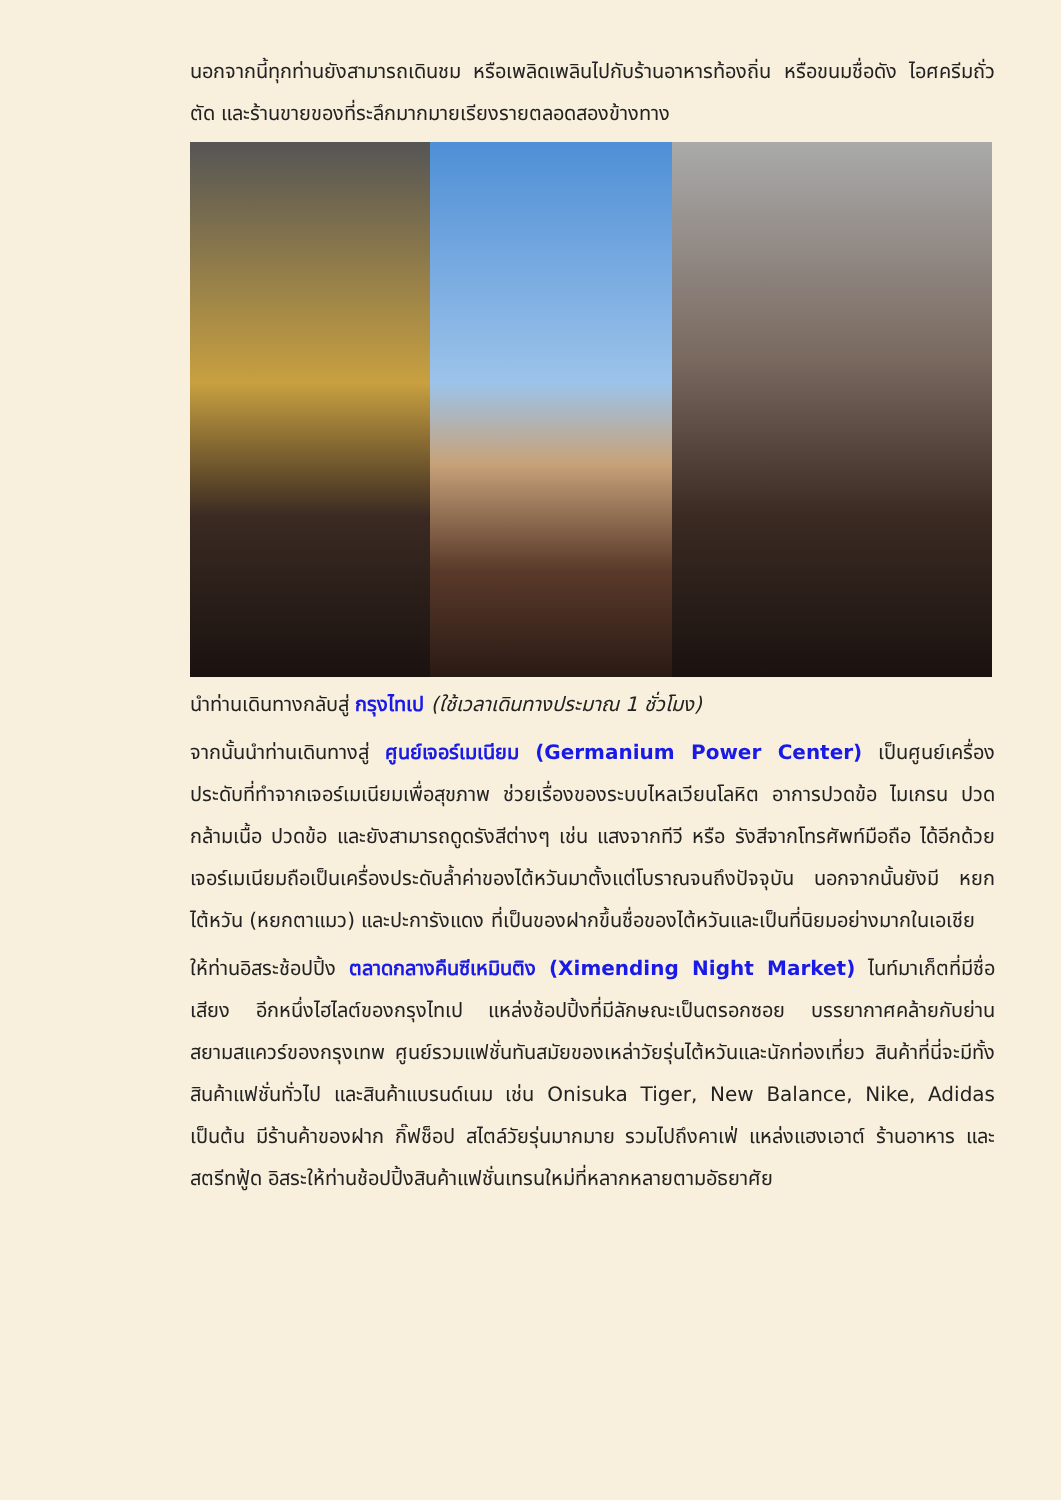นอกจากนี้ทุกท่านยังสามารถเดินชม หรือเพลิดเพลินไปกับร้านอาหารท้องถิ่น หรือขนมชื่อดัง ไอศครีมถั่วตัด และร้านขายของที่ระลึกมากมายเรียงรายตลอดสองข้างทาง
นำท่านเดินทางกลับสู่ กรุงไทเป (ใช้เวลาเดินทางประมาณ 1 ชั่วโมง)
จากนั้นนำท่านเดินทางสู่ ศูนย์เจอร์เมเนียม (Germanium Power Center) เป็นศูนย์เครื่องประดับที่ทำจากเจอร์เมเนียมเพื่อสุขภาพ ช่วยเรื่องของระบบไหลเวียนโลหิต อาการปวดข้อ ไมเกรน ปวดกล้ามเนื้อ ปวดข้อ และยังสามารถดูดรังสีต่างๆ เช่น แสงจากทีวี หรือ รังสีจากโทรศัพท์มือถือ ได้อีกด้วย เจอร์เมเนียมถือเป็นเครื่องประดับล้ำค่าของไต้หวันมาตั้งแต่โบราณจนถึงปัจจุบัน นอกจากนั้นยังมี หยกไต้หวัน (หยกตาแมว) และปะการังแดง ที่เป็นของฝากขึ้นชื่อของไต้หวันและเป็นที่นิยมอย่างมากในเอเชีย
ให้ท่านอิสระช้อปปิ้ง ตลาดกลางคืนซีเหมินติง (Ximending Night Market) ไนท์มาเก็ตที่มีชื่อเสียง อีกหนึ่งไฮไลต์ของกรุงไทเป แหล่งช้อปปิ้งที่มีลักษณะเป็นตรอกซอย บรรยากาศคล้ายกับย่านสยามสแควร์ของกรุงเทพ ศูนย์รวมแฟชั่นทันสมัยของเหล่าวัยรุ่นไต้หวันและนักท่องเที่ยว สินค้าที่นี่จะมีทั้งสินค้าแฟชั่นทั่วไป และสินค้าแบรนด์เนม เช่น Onisuka Tiger, New Balance, Nike, Adidas เป็นต้น มีร้านค้าของฝาก กิ๊ฟช็อป สไตล์วัยรุ่นมากมาย รวมไปถึงคาเฟ่ แหล่งแฮงเอาต์ ร้านอาหาร และสตรีทฟู้ด อิสระให้ท่านช้อปปิ้งสินค้าแฟชั่นเทรนใหม่ที่หลากหลายตามอัธยาศัย